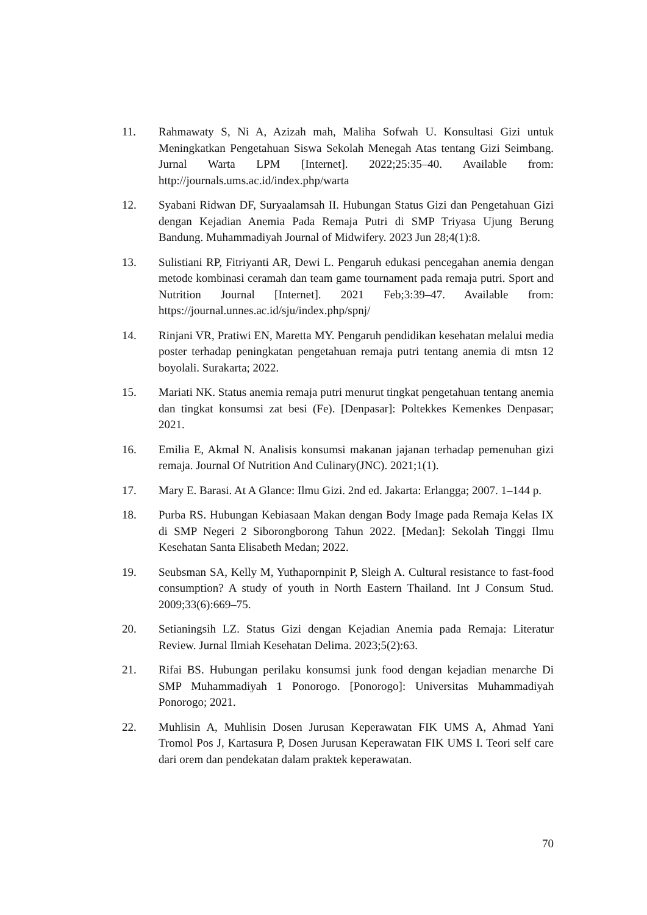11. Rahmawaty S, Ni A, Azizah mah, Maliha Sofwah U. Konsultasi Gizi untuk Meningkatkan Pengetahuan Siswa Sekolah Menegah Atas tentang Gizi Seimbang. Jurnal Warta LPM [Internet]. 2022;25:35–40. Available from: http://journals.ums.ac.id/index.php/warta
12. Syabani Ridwan DF, Suryaalamsah II. Hubungan Status Gizi dan Pengetahuan Gizi dengan Kejadian Anemia Pada Remaja Putri di SMP Triyasa Ujung Berung Bandung. Muhammadiyah Journal of Midwifery. 2023 Jun 28;4(1):8.
13. Sulistiani RP, Fitriyanti AR, Dewi L. Pengaruh edukasi pencegahan anemia dengan metode kombinasi ceramah dan team game tournament pada remaja putri. Sport and Nutrition Journal [Internet]. 2021 Feb;3:39–47. Available from: https://journal.unnes.ac.id/sju/index.php/spnj/
14. Rinjani VR, Pratiwi EN, Maretta MY. Pengaruh pendidikan kesehatan melalui media poster terhadap peningkatan pengetahuan remaja putri tentang anemia di mtsn 12 boyolali. Surakarta; 2022.
15. Mariati NK. Status anemia remaja putri menurut tingkat pengetahuan tentang anemia dan tingkat konsumsi zat besi (Fe). [Denpasar]: Poltekkes Kemenkes Denpasar; 2021.
16. Emilia E, Akmal N. Analisis konsumsi makanan jajanan terhadap pemenuhan gizi remaja. Journal Of Nutrition And Culinary(JNC). 2021;1(1).
17. Mary E. Barasi. At A Glance: Ilmu Gizi. 2nd ed. Jakarta: Erlangga; 2007. 1–144 p.
18. Purba RS. Hubungan Kebiasaan Makan dengan Body Image pada Remaja Kelas IX di SMP Negeri 2 Siborongborong Tahun 2022. [Medan]: Sekolah Tinggi Ilmu Kesehatan Santa Elisabeth Medan; 2022.
19. Seubsman SA, Kelly M, Yuthapornpinit P, Sleigh A. Cultural resistance to fast-food consumption? A study of youth in North Eastern Thailand. Int J Consum Stud. 2009;33(6):669–75.
20. Setianingsih LZ. Status Gizi dengan Kejadian Anemia pada Remaja: Literatur Review. Jurnal Ilmiah Kesehatan Delima. 2023;5(2):63.
21. Rifai BS. Hubungan perilaku konsumsi junk food dengan kejadian menarche Di SMP Muhammadiyah 1 Ponorogo. [Ponorogo]: Universitas Muhammadiyah Ponorogo; 2021.
22. Muhlisin A, Muhlisin Dosen Jurusan Keperawatan FIK UMS A, Ahmad Yani Tromol Pos J, Kartasura P, Dosen Jurusan Keperawatan FIK UMS I. Teori self care dari orem dan pendekatan dalam praktek keperawatan.
70